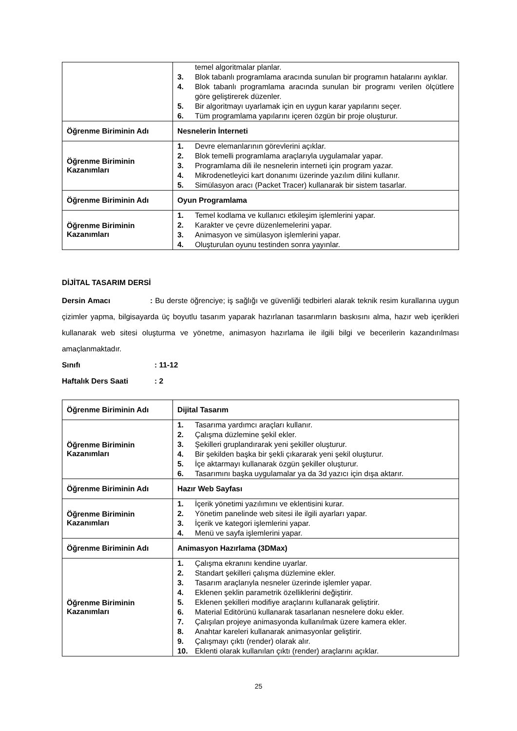| | temel algoritmalar planlar. 3. Blok tabanlı programlama aracında sunulan bir programın hatalarını ayıklar. 4. Blok tabanlı programlama aracında sunulan bir programı verilen ölçütlere göre geliştirerek düzenler. 5. Bir algoritmayı uyarlamak için en uygun karar yapılarını seçer. 6. Tüm programlama yapılarını içeren özgün bir proje oluşturur. |
| Öğrenme Biriminin Adı | Nesnelerin İnterneti |
| Öğrenme Biriminin Kazanımları | 1. Devre elemanlarının görevlerini açıklar. 2. Blok temelli programlama araçlarıyla uygulamalar yapar. 3. Programlama dili ile nesnelerin interneti için program yazar. 4. Mikrodenetleyici kart donanımı üzerinde yazılım dilini kullanır. 5. Simülasyon aracı (Packet Tracer) kullanarak bir sistem tasarlar. |
| Öğrenme Biriminin Adı | Oyun Programlama |
| Öğrenme Biriminin Kazanımları | 1. Temel kodlama ve kullanıcı etkileşim işlemlerini yapar. 2. Karakter ve çevre düzenlemelerini yapar. 3. Animasyon ve simülasyon işlemlerini yapar. 4. Oluşturulan oyunu testinden sonra yayınlar. |
DİJİTAL TASARIM DERSİ
Dersin Amacı : Bu derste öğrenciye; iş sağlığı ve güvenliği tedbirleri alarak teknik resim kurallarına uygun çizimler yapma, bilgisayarda üç boyutlu tasarım yaparak hazırlanan tasarımların baskısını alma, hazır web içerikleri kullanarak web sitesi oluşturma ve yönetme, animasyon hazırlama ile ilgili bilgi ve becerilerin kazandırılması amaçlanmaktadır.
Sınıfı: 11-12
Haftalık Ders Saati: 2
| Öğrenme Biriminin Adı | Dijital Tasarım |
| Öğrenme Biriminin Kazanımları | 1. Tasarıma yardımcı araçları kullanır. 2. Çalışma düzlemine şekil ekler. 3. Şekilleri gruplandırarak yeni şekiller oluşturur. 4. Bir şekilden başka bir şekli çıkararak yeni şekil oluşturur. 5. İçe aktarmayı kullanarak özgün şekiller oluşturur. 6. Tasarımını başka uygulamalar ya da 3d yazıcı için dışa aktarır. |
| Öğrenme Biriminin Adı | Hazır Web Sayfası |
| Öğrenme Biriminin Kazanımları | 1. İçerik yönetimi yazılımını ve eklentisini kurar. 2. Yönetim panelinde web sitesi ile ilgili ayarları yapar. 3. İçerik ve kategori işlemlerini yapar. 4. Menü ve sayfa işlemlerini yapar. |
| Öğrenme Biriminin Adı | Animasyon Hazırlama (3DMax) |
| Öğrenme Biriminin Kazanımları | 1. Çalışma ekranını kendine uyarlar. 2. Standart şekilleri çalışma düzlemine ekler. 3. Tasarım araçlarıyla nesneler üzerinde işlemler yapar. 4. Eklenen şeklin parametrik özelliklerini değiştirir. 5. Eklenen şekilleri modifiye araçlarını kullanarak geliştirir. 6. Material Editörünü kullanarak tasarlanan nesnelere doku ekler. 7. Çalışılan projeye animasyonda kullanılmak üzere kamera ekler. 8. Anahtar kareleri kullanarak animasyonlar geliştirir. 9. Çalışmayı çıktı (render) olarak alır. 10. Eklenti olarak kullanılan çıktı (render) araçlarını açıklar. |
25